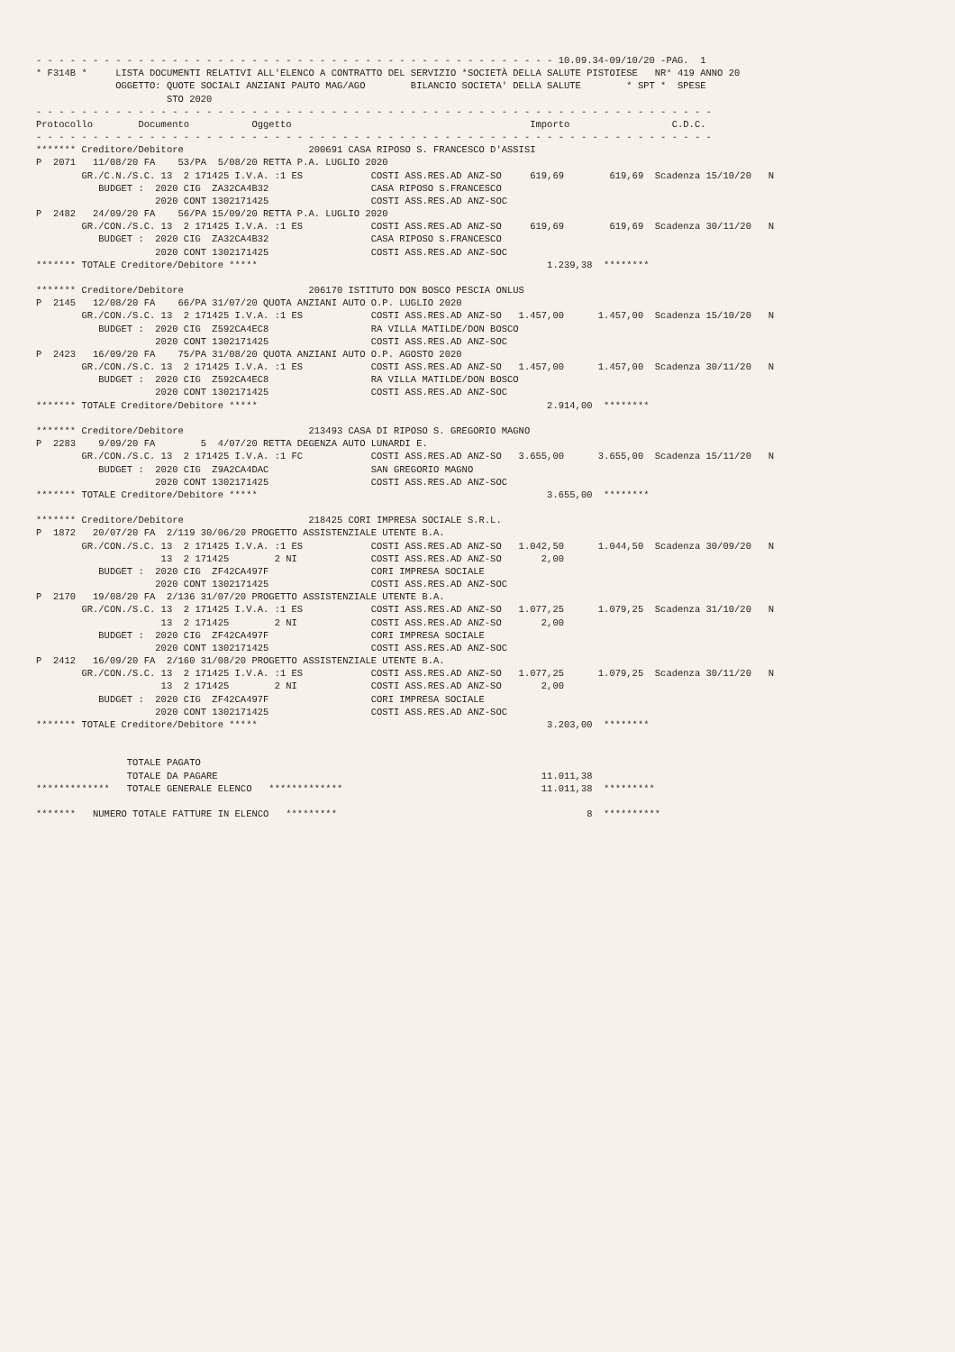- - - - - - - - - - - - - - - - - - - - - - - - - - - - - - - - - - - - - - - - - - - - - - 10.09.34-09/10/20 -PAG.  1
* F314B *     LISTA DOCUMENTI RELATIVI ALL'ELENCO A CONTRATTO DEL SERVIZIO *SOCIETÀ DELLA SALUTE PISTOIESE   NR° 419 ANNO 20
              OGGETTO: QUOTE SOCIALI ANZIANI PAUTO MAG/AGO        BILANCIO SOCIETA' DELLA SALUTE        * SPT *  SPESE
                       STO 2020
- - - - - - - - - - - - - - - - - - - - - - - - - - - - - - - - - - - - - - - - - - - - - - - - - - - - - - - - - - - -
Protocollo        Documento           Oggetto                                          Importo                  C.D.C.
- - - - - - - - - - - - - - - - - - - - - - - - - - - - - - - - - - - - - - - - - - - - - - - - - - - - - - - - - - - -
******* Creditore/Debitore                      200691 CASA RIPOSO S. FRANCESCO D'ASSISI
P  2071   11/08/20 FA    53/PA  5/08/20 RETTA P.A. LUGLIO 2020
        GR./C.N./S.C. 13  2 171425 I.V.A. :1 ES            COSTI ASS.RES.AD ANZ-SO     619,69        619,69  Scadenza 15/10/20   N
           BUDGET :  2020 CIG  ZA32CA4B32                  CASA RIPOSO S.FRANCESCO
                     2020 CONT 1302171425                  COSTI ASS.RES.AD ANZ-SOC
P  2482   24/09/20 FA    56/PA 15/09/20 RETTA P.A. LUGLIO 2020
        GR./CON./S.C. 13  2 171425 I.V.A. :1 ES            COSTI ASS.RES.AD ANZ-SO     619,69        619,69  Scadenza 30/11/20   N
           BUDGET :  2020 CIG  ZA32CA4B32                  CASA RIPOSO S.FRANCESCO
                     2020 CONT 1302171425                  COSTI ASS.RES.AD ANZ-SOC
******* TOTALE Creditore/Debitore *****                                                   1.239,38  ********

******* Creditore/Debitore                      206170 ISTITUTO DON BOSCO PESCIA ONLUS
P  2145   12/08/20 FA    66/PA 31/07/20 QUOTA ANZIANI AUTO O.P. LUGLIO 2020
        GR./CON./S.C. 13  2 171425 I.V.A. :1 ES            COSTI ASS.RES.AD ANZ-SO   1.457,00      1.457,00  Scadenza 15/10/20   N
           BUDGET :  2020 CIG  Z592CA4EC8                  RA VILLA MATILDE/DON BOSCO
                     2020 CONT 1302171425                  COSTI ASS.RES.AD ANZ-SOC
P  2423   16/09/20 FA    75/PA 31/08/20 QUOTA ANZIANI AUTO O.P. AGOSTO 2020
        GR./CON./S.C. 13  2 171425 I.V.A. :1 ES            COSTI ASS.RES.AD ANZ-SO   1.457,00      1.457,00  Scadenza 30/11/20   N
           BUDGET :  2020 CIG  Z592CA4EC8                  RA VILLA MATILDE/DON BOSCO
                     2020 CONT 1302171425                  COSTI ASS.RES.AD ANZ-SOC
******* TOTALE Creditore/Debitore *****                                                   2.914,00  ********

******* Creditore/Debitore                      213493 CASA DI RIPOSO S. GREGORIO MAGNO
P  2283    9/09/20 FA        5  4/07/20 RETTA DEGENZA AUTO LUNARDI E.
        GR./CON./S.C. 13  2 171425 I.V.A. :1 FC            COSTI ASS.RES.AD ANZ-SO   3.655,00      3.655,00  Scadenza 15/11/20   N
           BUDGET :  2020 CIG  Z9A2CA4DAC                  SAN GREGORIO MAGNO
                     2020 CONT 1302171425                  COSTI ASS.RES.AD ANZ-SOC
******* TOTALE Creditore/Debitore *****                                                   3.655,00  ********

******* Creditore/Debitore                      218425 CORI IMPRESA SOCIALE S.R.L.
P  1872   20/07/20 FA  2/119 30/06/20 PROGETTO ASSISTENZIALE UTENTE B.A.
        GR./CON./S.C. 13  2 171425 I.V.A. :1 ES            COSTI ASS.RES.AD ANZ-SO   1.042,50      1.044,50  Scadenza 30/09/20   N
                      13  2 171425        2 NI             COSTI ASS.RES.AD ANZ-SO       2,00
           BUDGET :  2020 CIG  ZF42CA497F                  CORI IMPRESA SOCIALE
                     2020 CONT 1302171425                  COSTI ASS.RES.AD ANZ-SOC
P  2170   19/08/20 FA  2/136 31/07/20 PROGETTO ASSISTENZIALE UTENTE B.A.
        GR./CON./S.C. 13  2 171425 I.V.A. :1 ES            COSTI ASS.RES.AD ANZ-SO   1.077,25      1.079,25  Scadenza 31/10/20   N
                      13  2 171425        2 NI             COSTI ASS.RES.AD ANZ-SO       2,00
           BUDGET :  2020 CIG  ZF42CA497F                  CORI IMPRESA SOCIALE
                     2020 CONT 1302171425                  COSTI ASS.RES.AD ANZ-SOC
P  2412   16/09/20 FA  2/160 31/08/20 PROGETTO ASSISTENZIALE UTENTE B.A.
        GR./CON./S.C. 13  2 171425 I.V.A. :1 ES            COSTI ASS.RES.AD ANZ-SO   1.077,25      1.079,25  Scadenza 30/11/20   N
                      13  2 171425        2 NI             COSTI ASS.RES.AD ANZ-SO       2,00
           BUDGET :  2020 CIG  ZF42CA497F                  CORI IMPRESA SOCIALE
                     2020 CONT 1302171425                  COSTI ASS.RES.AD ANZ-SOC
******* TOTALE Creditore/Debitore *****                                                   3.203,00  ********


                TOTALE PAGATO
                TOTALE DA PAGARE                                                         11.011,38
*************   TOTALE GENERALE ELENCO   *************                                   11.011,38  *********

*******   NUMERO TOTALE FATTURE IN ELENCO   *********                                            8  **********